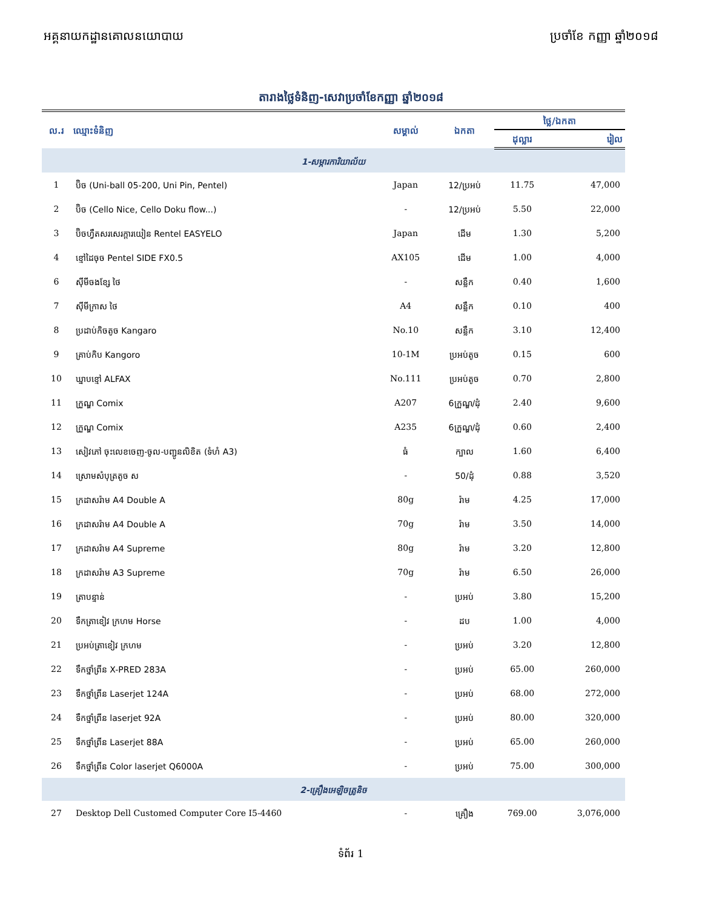អគ្គនាយកដ្ឋានគោលនយោបាយ ប្រចាំខែ កញ្ញា ឆ្នាំ២០១៨
តារាងថ្លៃទំនិញ-សេវាប្រចាំខែកញ្ញា ឆ្នាំ២០១៨
| ល.រ | ឈ្មោះទំនិញ | សម្គាល់ | ឯកតា | ថ្លៃ/ឯកតា | |
| --- | --- | --- | --- | --- | --- |
| | | | | ដុល្លារ | រៀល |
| 1-សម្ភារការិយាល័យ | | | | | |
| 1 | ប៊ិច (Uni-ball 05-200, Uni Pin, Pentel) | Japan | 12/ប្រអប់ | 11.75 | 47,000 |
| 2 | ប៊ិច (Cello Nice, Cello Doku flow...) | - | 12/ប្រអប់ | 5.50 | 22,000 |
| 3 | ប៊ិចហ្វឺតសរសេរក្ដារយៀន Rentel EASYELO | Japan | ដើម | 1.30 | 5,200 |
| 4 | ខ្មៅដៃចុច Pentel SIDE FX0.5 | AX105 | ដើម | 1.00 | 4,000 |
| 6 | ស៊ីមីចងខ្សែ ថៃ | - | សន្លឹក | 0.40 | 1,600 |
| 7 | ស៊ីមីក្រាស ថៃ | A4 | សន្លឹក | 0.10 | 400 |
| 8 | ប្រដាប់កិចតូច Kangaro | No.10 | សន្លឹក | 3.10 | 12,400 |
| 9 | គ្រាប់កិប Kangoro | 10-1M | ប្រអប់តូច | 0.15 | 600 |
| 10 | ឃ្នាបខ្មៅ ALFAX | No.111 | ប្រអប់តូច | 0.70 | 2,800 |
| 11 | ក្រួណ្ឌ Comix | A207 | 6ក្រួណ្ឌ/ដុំ | 2.40 | 9,600 |
| 12 | ក្រួណ្ឌ Comix | A235 | 6ក្រួណ្ឌ/ដុំ | 0.60 | 2,400 |
| 13 | សៀវភៅ ចុះលេខចេញ-ចូល-បញ្ជូនលិខិត (ទំហំ A3) | ធំ | ក្បាល | 1.60 | 6,400 |
| 14 | ស្រោមសំបុត្រតូច ស | - | 50/ដុំ | 0.88 | 3,520 |
| 15 | ក្រដាសរ៉ាម A4 Double A | 80g | រ៉ាម | 4.25 | 17,000 |
| 16 | ក្រដាសរ៉ាម A4 Double A | 70g | រ៉ាម | 3.50 | 14,000 |
| 17 | ក្រដាសរ៉ាម A4 Supreme | 80g | រ៉ាម | 3.20 | 12,800 |
| 18 | ក្រដាសរ៉ាម A3 Supreme | 70g | រ៉ាម | 6.50 | 26,000 |
| 19 | ត្រាបន្ទាន់ | - | ប្រអប់ | 3.80 | 15,200 |
| 20 | ទឹកត្រាខៀវ ក្រហម Horse | - | ដប | 1.00 | 4,000 |
| 21 | ប្រអប់ត្រាខៀវ ក្រហម | - | ប្រអប់ | 3.20 | 12,800 |
| 22 | ទឹកថ្នាំព្រីន X-PRED 283A | - | ប្រអប់ | 65.00 | 260,000 |
| 23 | ទឹកថ្នាំព្រីន Laserjet 124A | - | ប្រអប់ | 68.00 | 272,000 |
| 24 | ទឹកថ្នាំព្រីន laserjet 92A | - | ប្រអប់ | 80.00 | 320,000 |
| 25 | ទឹកថ្នាំព្រីន Laserjet 88A | - | ប្រអប់ | 65.00 | 260,000 |
| 26 | ទឹកថ្នាំព្រីន Color laserjet Q6000A | - | ប្រអប់ | 75.00 | 300,000 |
| 2-គ្រឿងអេឡិចត្រូនិច | | | | | |
| 27 | Desktop Dell Customed Computer Core I5-4460 | - | គ្រឿង | 769.00 | 3,076,000 |
ទំព័រ 1